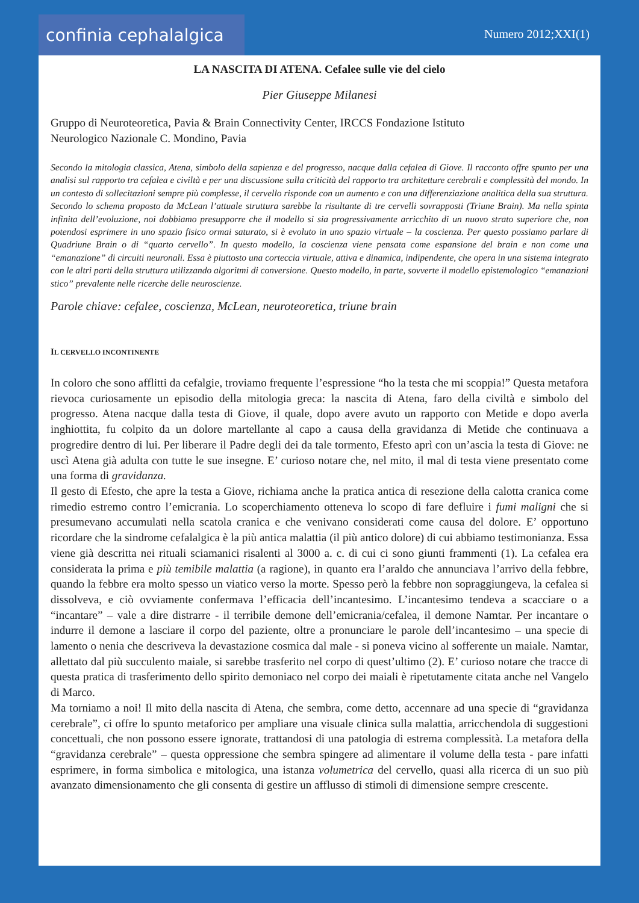confinia cephalalgica
Numero 2012;XXI(1)
LA NASCITA DI ATENA. Cefalee sulle vie del cielo
Pier Giuseppe Milanesi
Gruppo di Neuroteoretica, Pavia & Brain Connectivity Center, IRCCS Fondazione Istituto
Neurologico Nazionale C. Mondino, Pavia
Secondo la mitologia classica, Atena, simbolo della sapienza e del progresso, nacque dalla cefalea di Giove. Il racconto offre spunto per una analisi sul rapporto tra cefalea e civiltà e per una discussione sulla criticità del rapporto tra architetture cerebrali e complessità del mondo. In un contesto di sollecitazioni sempre più complesse, il cervello risponde con un aumento e con una differenziazione analitica della sua struttura. Secondo lo schema proposto da McLean l’attuale struttura sarebbe la risultante di tre cervelli sovrapposti (Triune Brain). Ma nella spinta infinita dell’evoluzione, noi dobbiamo presupporre che il modello si sia progressivamente arricchito di un nuovo strato superiore che, non potendosi esprimere in uno spazio fisico ormai saturato, si è evoluto in uno spazio virtuale – la coscienza. Per questo possiamo parlare di Quadriune Brain o di “quarto cervello”. In questo modello, la coscienza viene pensata come espansione del brain e non come una “emanazione” di circuiti neuronali. Essa è piuttosto una corteccia virtuale, attiva e dinamica, indipendente, che opera in una sistema integrato con le altri parti della struttura utilizzando algoritmi di conversione. Questo modello, in parte, sovverte il modello epistemologico “emanazioni stico” prevalente nelle ricerche delle neuroscienze.
Parole chiave: cefalee, coscienza, McLean, neuroteoretica, triune brain
IL CERVELLO INCONTINENTE
In coloro che sono afflitti da cefalgie, troviamo frequente l’espressione “ho la testa che mi scoppia!” Questa metafora rievoca curiosamente un episodio della mitologia greca: la nascita di Atena, faro della civiltà e simbolo del progresso. Atena nacque dalla testa di Giove, il quale, dopo avere avuto un rapporto con Metide e dopo averla inghiottita, fu colpito da un dolore martellante al capo a causa della gravidanza di Metide che continuava a progredire dentro di lui. Per liberare il Padre degli dei da tale tormento, Efesto aprì con un’ascia la testa di Giove: ne uscì Atena già adulta con tutte le sue insegne. E’ curioso notare che, nel mito, il mal di testa viene presentato come una forma di gravidanza.
Il gesto di Efesto, che apre la testa a Giove, richiama anche la pratica antica di resezione della calotta cranica come rimedio estremo contro l’emicrania. Lo scoperchiamento otteneva lo scopo di fare defluire i fumi maligni che si presumevano accumulati nella scatola cranica e che venivano considerati come causa del dolore. E’ opportuno ricordare che la sindrome cefalalgica è la più antica malattia (il più antico dolore) di cui abbiamo testimonianza. Essa viene già descritta nei rituali sciamanici risalenti al 3000 a. c. di cui ci sono giunti frammenti (1). La cefalea era considerata la prima e più temibile malattia (a ragione), in quanto era l’araldo che annunciava l’arrivo della febbre, quando la febbre era molto spesso un viatico verso la morte. Spesso però la febbre non sopraggiungeva, la cefalea si dissolveva, e ciò ovviamente confermava l’efficacia dell’incantesimo. L’incantesimo tendeva a scacciare o a “incantare” – vale a dire distrarre - il terribile demone dell’emicrania/cefalea, il demone Namtar. Per incantare o indurre il demone a lasciare il corpo del paziente, oltre a pronunciare le parole dell’incantesimo – una specie di lamento o nenia che descriveva la devastazione cosmica dal male - si poneva vicino al sofferente un maiale. Namtar, allettato dal più succulento maiale, si sarebbe trasferito nel corpo di quest’ultimo (2). E’ curioso notare che tracce di questa pratica di trasferimento dello spirito demoniaco nel corpo dei maiali è ripetutamente citata anche nel Vangelo di Marco.
Ma torniamo a noi! Il mito della nascita di Atena, che sembra, come detto, accennare ad una specie di “gravidanza cerebrale”, ci offre lo spunto metaforico per ampliare una visuale clinica sulla malattia, arricchendola di suggestioni concettuali, che non possono essere ignorate, trattandosi di una patologia di estrema complessità. La metafora della “gravidanza cerebrale” – questa oppressione che sembra spingere ad alimentare il volume della testa - pare infatti esprimere, in forma simbolica e mitologica, una istanza volumetrica del cervello, quasi alla ricerca di un suo più avanzato dimensionamento che gli consenta di gestire un afflusso di stimoli di dimensione sempre crescente.